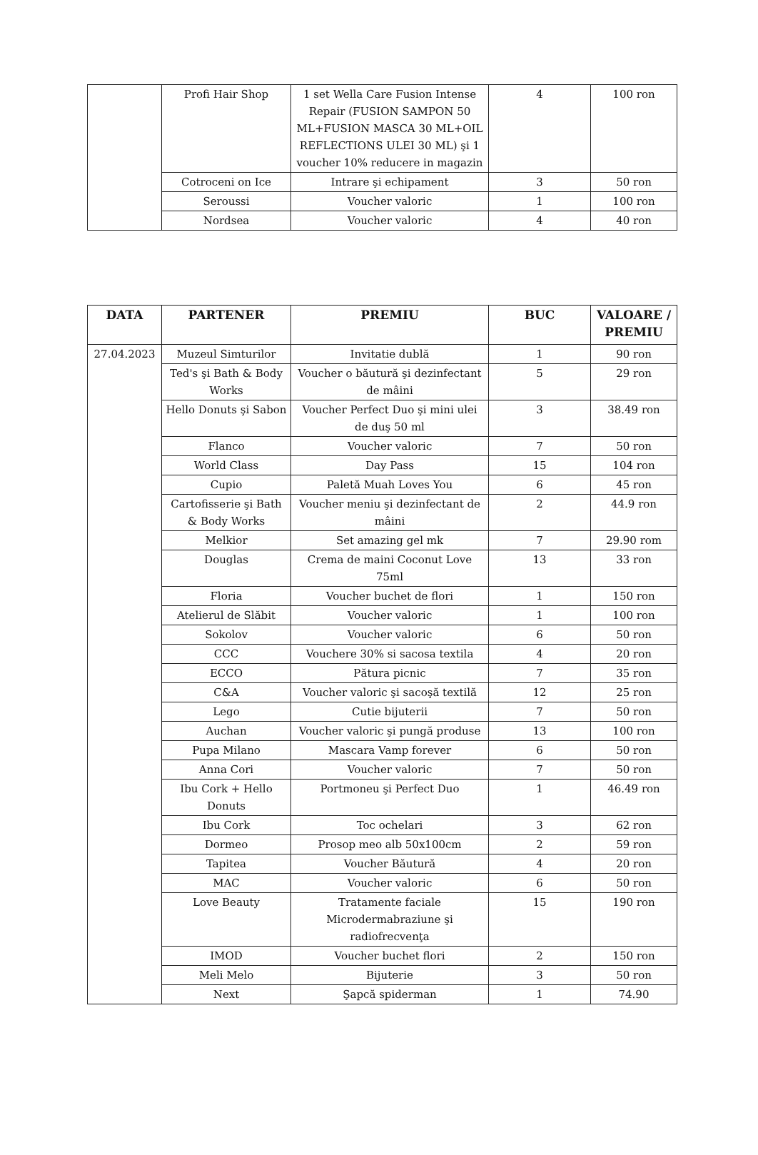| | Profi Hair Shop | 1 set Wella Care Fusion Intense Repair (FUSION SAMPON 50 ML+FUSION MASCA 30 ML+OIL REFLECTIONS ULEI 30 ML) şi 1 voucher 10% reducere in magazin | 4 | 100 ron |
| | Cotroceni on Ice | Intrare şi echipament | 3 | 50 ron |
| | Seroussi | Voucher valoric | 1 | 100 ron |
| | Nordsea | Voucher valoric | 4 | 40 ron |
| DATA | PARTENER | PREMIU | BUC | VALOARE / PREMIU |
| --- | --- | --- | --- | --- |
| 27.04.2023 | Muzeul Simturilor | Invitatie dublă | 1 | 90 ron |
| | Ted's şi Bath & Body Works | Voucher o băutură şi dezinfectant de mâini | 5 | 29 ron |
| | Hello Donuts şi Sabon | Voucher Perfect Duo şi mini ulei de duş 50 ml | 3 | 38.49 ron |
| | Flanco | Voucher valoric | 7 | 50 ron |
| | World Class | Day Pass | 15 | 104 ron |
| | Cupio | Paletă Muah Loves You | 6 | 45 ron |
| | Cartofisserie şi Bath & Body Works | Voucher meniu şi dezinfectant de mâini | 2 | 44.9 ron |
| | Melkior | Set amazing gel mk | 7 | 29.90 rom |
| | Douglas | Crema de maini Coconut Love 75ml | 13 | 33 ron |
| | Floria | Voucher buchet de flori | 1 | 150 ron |
| | Atelierul de Slăbit | Voucher valoric | 1 | 100 ron |
| | Sokolov | Voucher valoric | 6 | 50 ron |
| | CCC | Vouchere 30% si sacosa textila | 4 | 20 ron |
| | ECCO | Pătura picnic | 7 | 35 ron |
| | C&A | Voucher valoric şi sacoşă textilă | 12 | 25 ron |
| | Lego | Cutie bijuterii | 7 | 50 ron |
| | Auchan | Voucher valoric şi pungă produse | 13 | 100 ron |
| | Pupa Milano | Mascara Vamp forever | 6 | 50 ron |
| | Anna Cori | Voucher valoric | 7 | 50 ron |
| | Ibu Cork + Hello Donuts | Portmoneu şi Perfect Duo | 1 | 46.49 ron |
| | Ibu Cork | Toc ochelari | 3 | 62 ron |
| | Dormeo | Prosop meo alb 50x100cm | 2 | 59 ron |
| | Tapitea | Voucher Băutură | 4 | 20 ron |
| | MAC | Voucher valoric | 6 | 50 ron |
| | Love Beauty | Tratamente faciale Microdermabraziune şi radiofrecvenţa | 15 | 190 ron |
| | IMOD | Voucher buchet flori | 2 | 150 ron |
| | Meli Melo | Bijuterie | 3 | 50 ron |
| | Next | Şapcă spiderman | 1 | 74.90 |